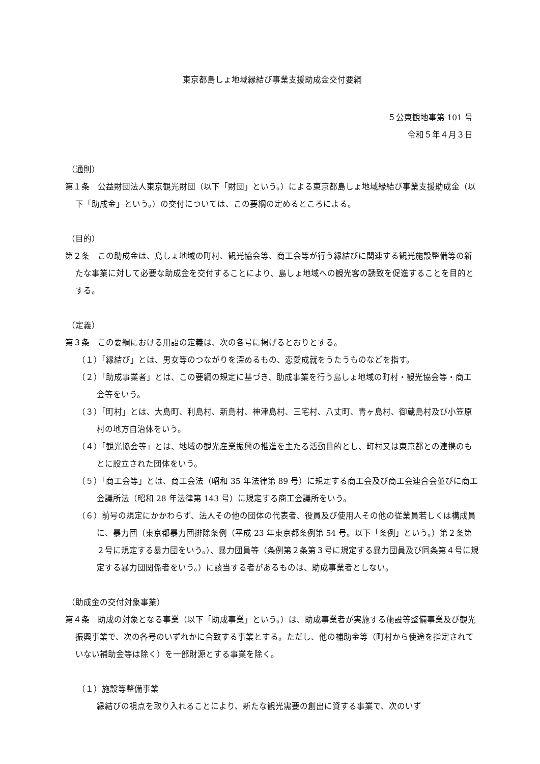東京都島しょ地域縁結び事業支援助成金交付要綱
５公東観地事第 101 号
令和５年４月３日
（通則）
第１条　公益財団法人東京観光財団（以下「財団」という。）による東京都島しょ地域縁結び事業支援助成金（以下「助成金」という。）の交付については、この要綱の定めるところによる。
（目的）
第２条　この助成金は、島しょ地域の町村、観光協会等、商工会等が行う縁結びに関連する観光施設整備等の新たな事業に対して必要な助成金を交付することにより、島しょ地域への観光客の誘致を促進することを目的とする。
（定義）
第３条　この要綱における用語の定義は、次の各号に掲げるとおりとする。
（１）「縁結び」とは、男女等のつながりを深めるもの、恋愛成就をうたうものなどを指す。
（２）「助成事業者」とは、この要綱の規定に基づき、助成事業を行う島しょ地域の町村・観光協会等・商工会等をいう。
（３）「町村」とは、大島町、利島村、新島村、神津島村、三宅村、八丈町、青ヶ島村、御蔵島村及び小笠原村の地方自治体をいう。
（４）「観光協会等」とは、地域の観光産業振興の推進を主たる活動目的とし、町村又は東京都との連携のもとに設立された団体をいう。
（５）「商工会等」とは、商工会法（昭和 35 年法律第 89 号）に規定する商工会及び商工会連合会並びに商工会議所法（昭和 28 年法律第 143 号）に規定する商工会議所をいう。
（６）前号の規定にかかわらず、法人その他の団体の代表者、役員及び使用人その他の従業員若しくは構成員に、暴力団（東京都暴力団排除条例（平成 23 年東京都条例第 54 号。以下「条例」という。）第２条第２号に規定する暴力団をいう。）、暴力団員等（条例第２条第３号に規定する暴力団員及び同条第４号に規定する暴力団関係者をいう。）に該当する者があるものは、助成事業者としない。
（助成金の交付対象事業）
第４条　助成の対象となる事業（以下「助成事業」という。）は、助成事業者が実施する施設等整備事業及び観光振興事業で、次の各号のいずれかに合致する事業とする。ただし、他の補助金等（町村から使途を指定されていない補助金等は除く）を一部財源とする事業を除く。
（１）施設等整備事業
縁結びの視点を取り入れることにより、新たな観光需要の創出に資する事業で、次のいず